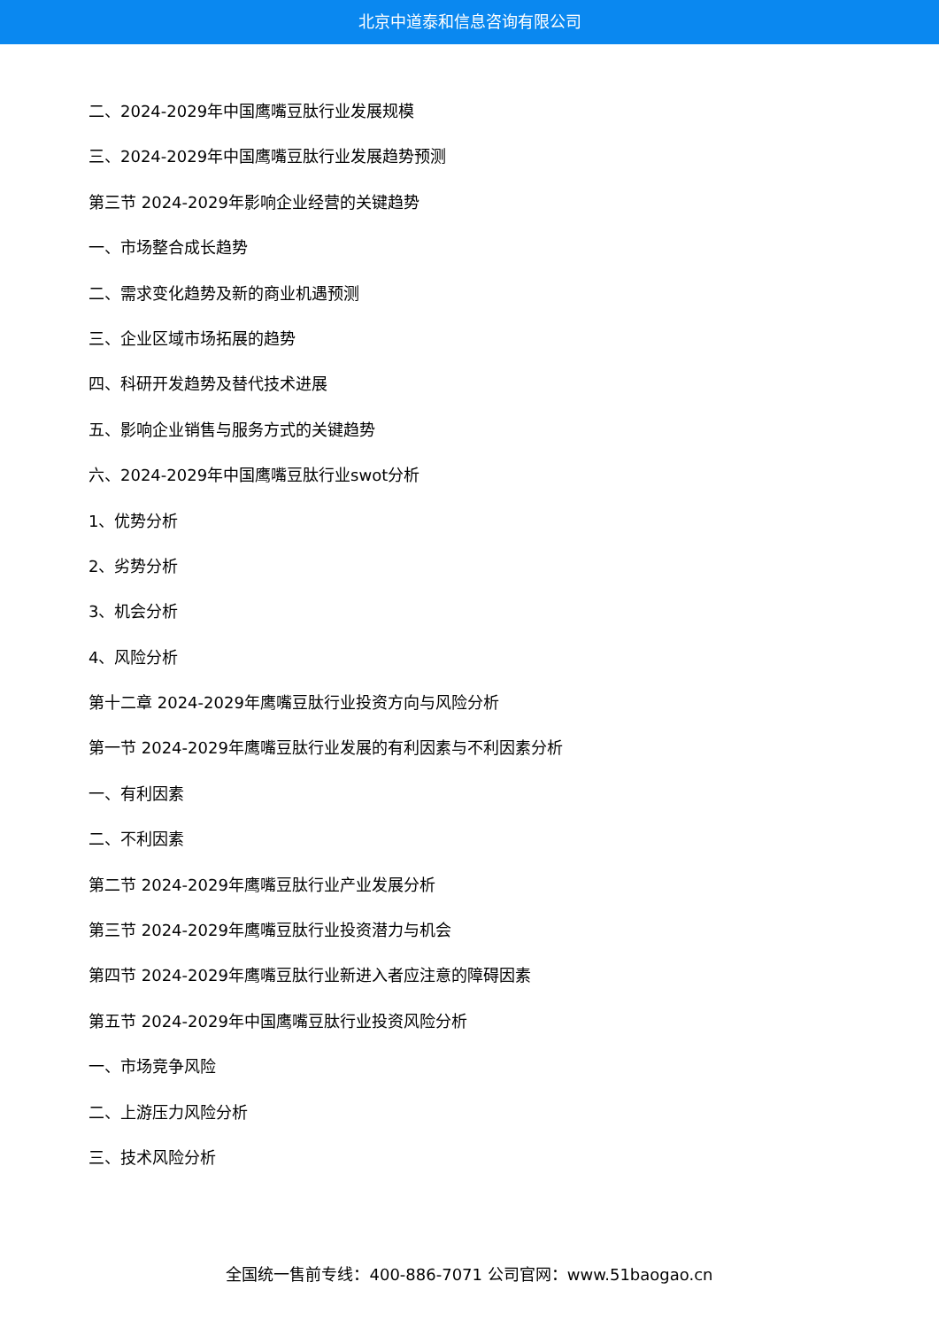北京中道泰和信息咨询有限公司
二、2024-2029年中国鹰嘴豆肽行业发展规模
三、2024-2029年中国鹰嘴豆肽行业发展趋势预测
第三节 2024-2029年影响企业经营的关键趋势
一、市场整合成长趋势
二、需求变化趋势及新的商业机遇预测
三、企业区域市场拓展的趋势
四、科研开发趋势及替代技术进展
五、影响企业销售与服务方式的关键趋势
六、2024-2029年中国鹰嘴豆肽行业swot分析
1、优势分析
2、劣势分析
3、机会分析
4、风险分析
第十二章 2024-2029年鹰嘴豆肽行业投资方向与风险分析
第一节 2024-2029年鹰嘴豆肽行业发展的有利因素与不利因素分析
一、有利因素
二、不利因素
第二节 2024-2029年鹰嘴豆肽行业产业发展分析
第三节 2024-2029年鹰嘴豆肽行业投资潜力与机会
第四节 2024-2029年鹰嘴豆肽行业新进入者应注意的障碍因素
第五节 2024-2029年中国鹰嘴豆肽行业投资风险分析
一、市场竞争风险
二、上游压力风险分析
三、技术风险分析
全国统一售前专线：400-886-7071 公司官网：www.51baogao.cn